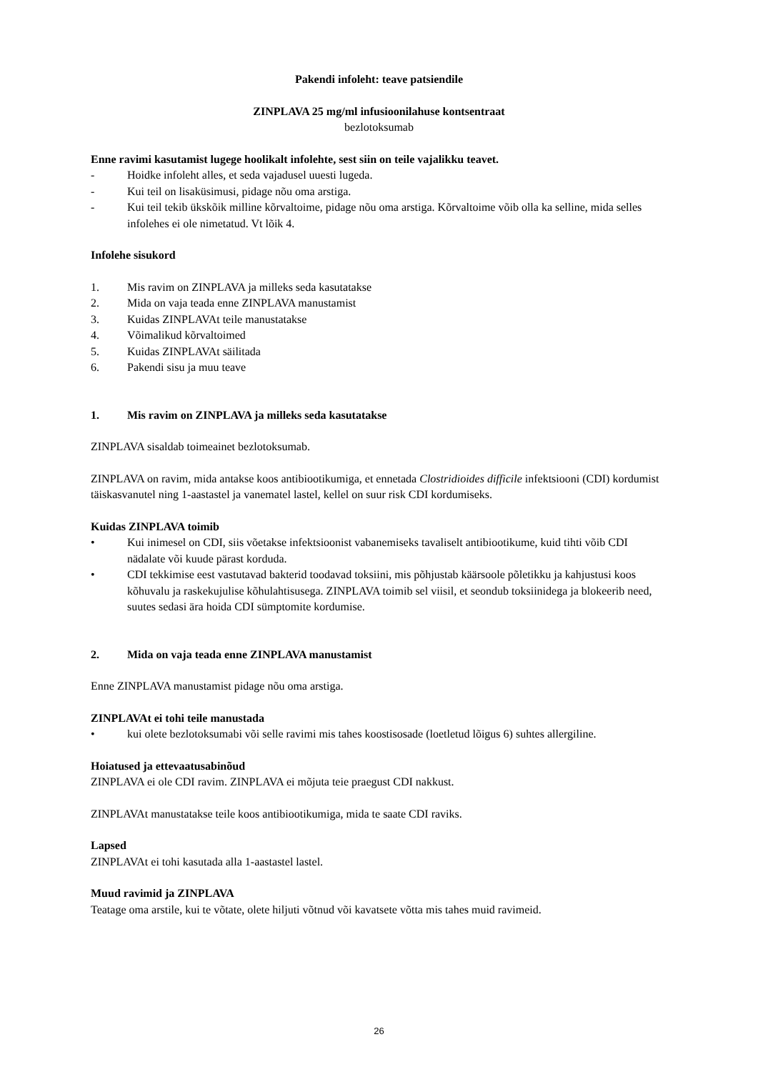Pakendi infoleht: teave patsiendile
ZINPLAVA 25 mg/ml infusioonilahuse kontsentraat
bezlotoksumab
Enne ravimi kasutamist lugege hoolikalt infolehte, sest siin on teile vajalikku teavet.
- Hoidke infoleht alles, et seda vajadusel uuesti lugeda.
- Kui teil on lisaküsimusi, pidage nõu oma arstiga.
- Kui teil tekib ükskõik milline kõrvaltoime, pidage nõu oma arstiga. Kõrvaltoime võib olla ka selline, mida selles infolehes ei ole nimetatud. Vt lõik 4.
Infolehe sisukord
1. Mis ravim on ZINPLAVA ja milleks seda kasutatakse
2. Mida on vaja teada enne ZINPLAVA manustamist
3. Kuidas ZINPLAVAt teile manustatakse
4. Võimalikud kõrvaltoimed
5. Kuidas ZINPLAVAt säilitada
6. Pakendi sisu ja muu teave
1. Mis ravim on ZINPLAVA ja milleks seda kasutatakse
ZINPLAVA sisaldab toimeainet bezlotoksumab.
ZINPLAVA on ravim, mida antakse koos antibiootikumiga, et ennetada Clostridioides difficile infektsiooni (CDI) kordumist täiskasvanutel ning 1-aastastel ja vanematel lastel, kellel on suur risk CDI kordumiseks.
Kuidas ZINPLAVA toimib
• Kui inimesel on CDI, siis võetakse infektsioonist vabanemiseks tavaliselt antibiootikume, kuid tihti võib CDI nädalate või kuude pärast korduda.
• CDI tekkimise eest vastutavad bakterid toodavad toksiini, mis põhjustab käärsoole põletikku ja kahjustusi koos kõhuvalu ja raskekujulise kõhulahtisusega. ZINPLAVA toimib sel viisil, et seondub toksiinidega ja blokeerib need, suutes sedasi ära hoida CDI sümptomite kordumise.
2. Mida on vaja teada enne ZINPLAVA manustamist
Enne ZINPLAVA manustamist pidage nõu oma arstiga.
ZINPLAVAt ei tohi teile manustada
• kui olete bezlotoksumabi või selle ravimi mis tahes koostisosade (loetletud lõigus 6) suhtes allergiline.
Hoiatused ja ettevaatusabinõud
ZINPLAVA ei ole CDI ravim. ZINPLAVA ei mõjuta teie praegust CDI nakkust.
ZINPLAVAt manustatakse teile koos antibiootikumiga, mida te saate CDI raviks.
Lapsed
ZINPLAVAt ei tohi kasutada alla 1-aastastel lastel.
Muud ravimid ja ZINPLAVA
Teatage oma arstile, kui te võtate, olete hiljuti võtnud või kavatsete võtta mis tahes muid ravimeid.
26